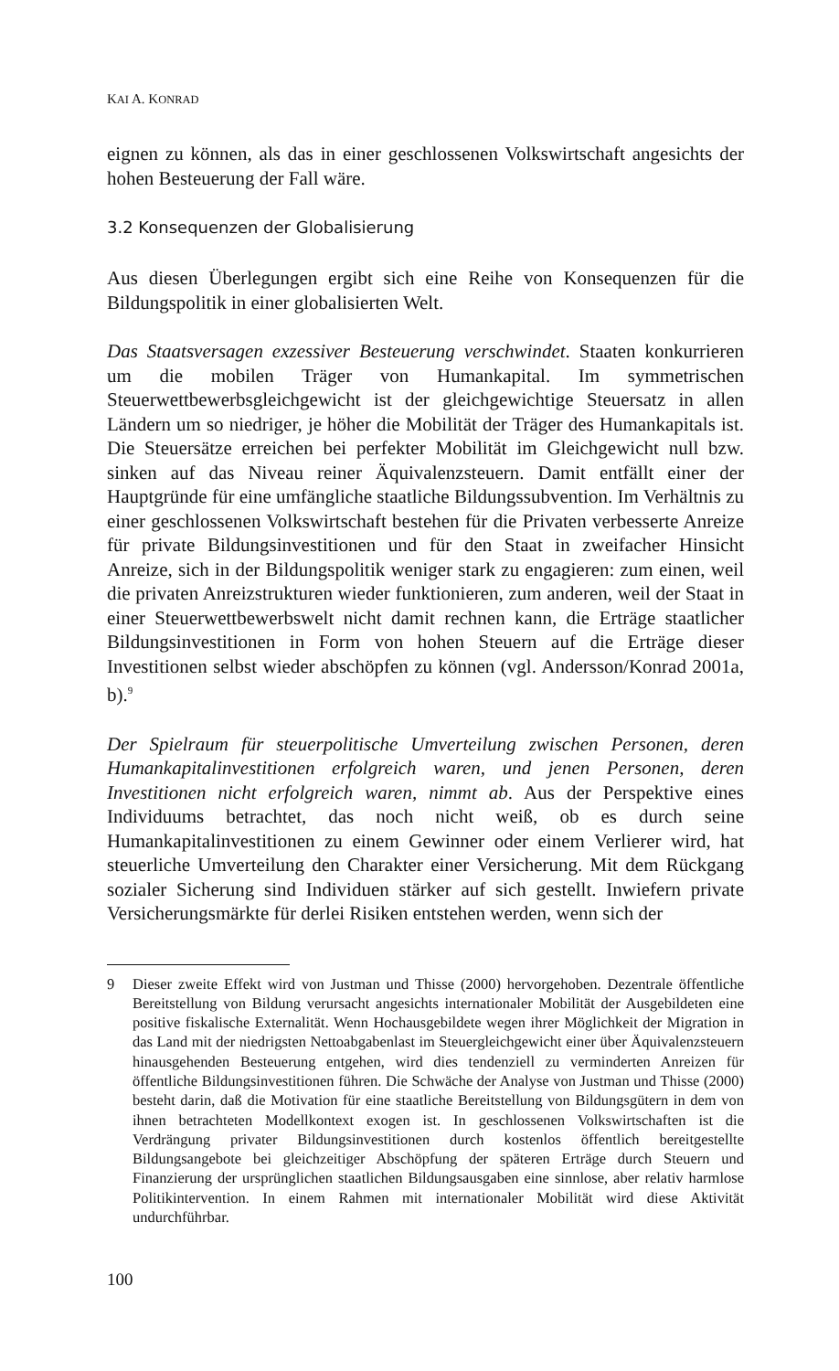KAI A. KONRAD
eignen zu können, als das in einer geschlossenen Volkswirtschaft angesichts der hohen Besteuerung der Fall wäre.
3.2 Konsequenzen der Globalisierung
Aus diesen Überlegungen ergibt sich eine Reihe von Konsequenzen für die Bildungspolitik in einer globalisierten Welt.
Das Staatsversagen exzessiver Besteuerung verschwindet. Staaten konkurrieren um die mobilen Träger von Humankapital. Im symmetrischen Steuerwettbewerbsgleichgewicht ist der gleichgewichtige Steuersatz in allen Ländern um so niedriger, je höher die Mobilität der Träger des Humankapitals ist. Die Steuersätze erreichen bei perfekter Mobilität im Gleichgewicht null bzw. sinken auf das Niveau reiner Äquivalenzsteuern. Damit entfällt einer der Hauptgründe für eine umfängliche staatliche Bildungssubvention. Im Verhältnis zu einer geschlossenen Volkswirtschaft bestehen für die Privaten verbesserte Anreize für private Bildungsinvestitionen und für den Staat in zweifacher Hinsicht Anreize, sich in der Bildungspolitik weniger stark zu engagieren: zum einen, weil die privaten Anreizstrukturen wieder funktionieren, zum anderen, weil der Staat in einer Steuerwettbewerbswelt nicht damit rechnen kann, die Erträge staatlicher Bildungsinvestitionen in Form von hohen Steuern auf die Erträge dieser Investitionen selbst wieder abschöpfen zu können (vgl. Andersson/Konrad 2001a, b).<sup>9</sup>
Der Spielraum für steuerpolitische Umverteilung zwischen Personen, deren Humankapitalinvestitionen erfolgreich waren, und jenen Personen, deren Investitionen nicht erfolgreich waren, nimmt ab. Aus der Perspektive eines Individuums betrachtet, das noch nicht weiß, ob es durch seine Humankapitalinvestitionen zu einem Gewinner oder einem Verlierer wird, hat steuerliche Umverteilung den Charakter einer Versicherung. Mit dem Rückgang sozialer Sicherung sind Individuen stärker auf sich gestellt. Inwiefern private Versicherungsmärkte für derlei Risiken entstehen werden, wenn sich der
9 Dieser zweite Effekt wird von Justman und Thisse (2000) hervorgehoben. Dezentrale öffentliche Bereitstellung von Bildung verursacht angesichts internationaler Mobilität der Ausgebildeten eine positive fiskalische Externalität. Wenn Hochausgebildete wegen ihrer Möglichkeit der Migration in das Land mit der niedrigsten Nettoabgabenlast im Steuergleichgewicht einer über Äquivalenzsteuern hinausgehenden Besteuerung entgehen, wird dies tendenziell zu verminderten Anreizen für öffentliche Bildungsinvestitionen führen. Die Schwäche der Analyse von Justman und Thisse (2000) besteht darin, daß die Motivation für eine staatliche Bereitstellung von Bildungsgütern in dem von ihnen betrachteten Modellkontext exogen ist. In geschlossenen Volkswirtschaften ist die Verdrängung privater Bildungsinvestitionen durch kostenlos öffentlich bereitgestellte Bildungsangebote bei gleichzeitiger Abschöpfung der späteren Erträge durch Steuern und Finanzierung der ursprünglichen staatlichen Bildungsausgaben eine sinnlose, aber relativ harmlose Politikintervention. In einem Rahmen mit internationaler Mobilität wird diese Aktivität undurchführbar.
100